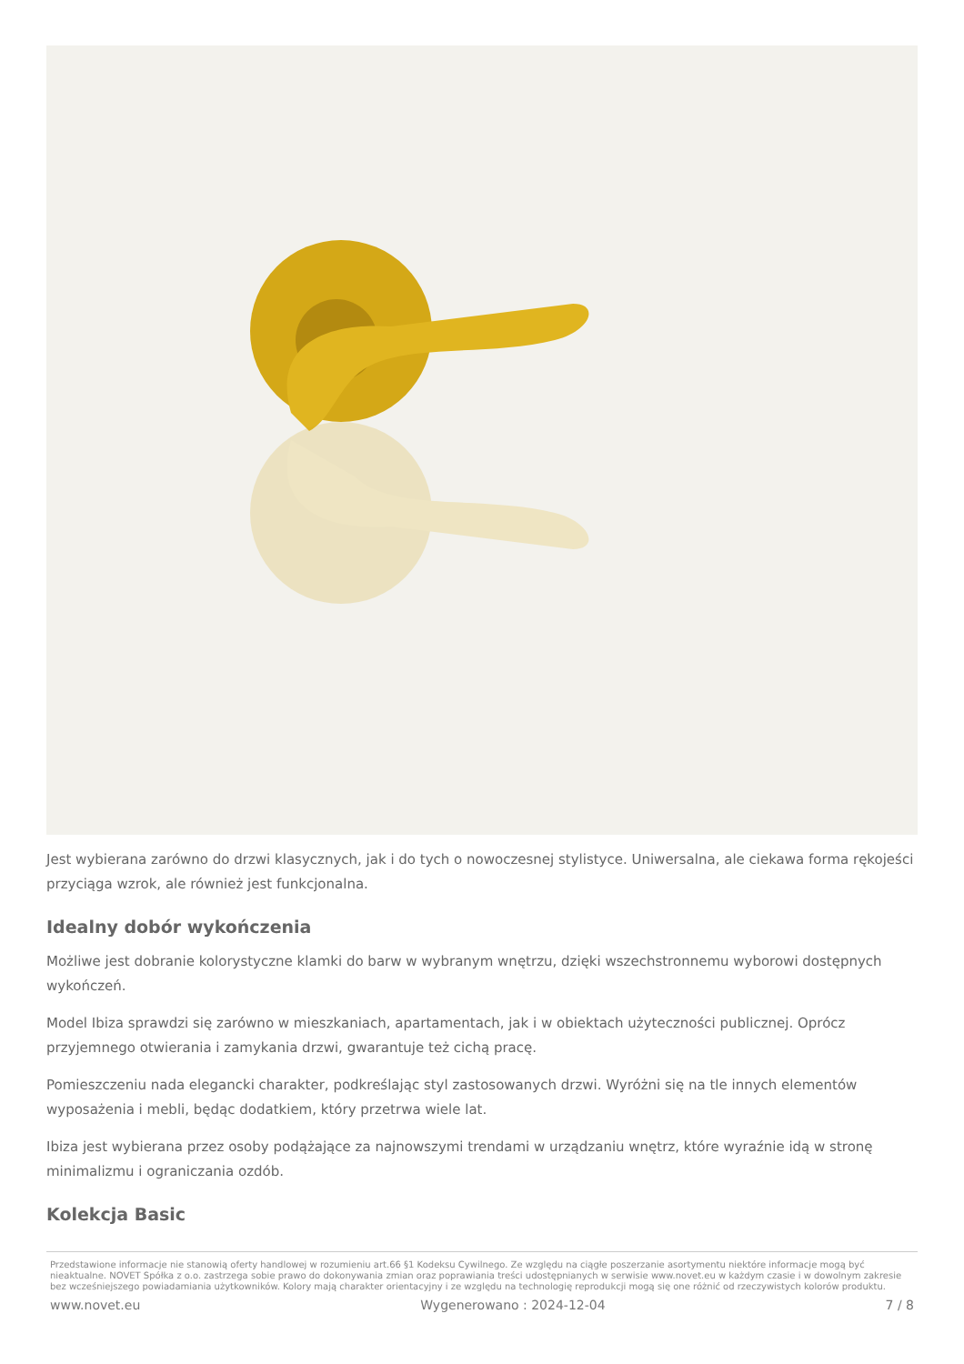Jest wybierana zarówno do drzwi klasycznych, jak i do tych o nowoczesnej stylistyce. Uniwersalna, ale ciekawa forma rękojeści przyciąga wzrok, ale również jest funkcjonalna.
Idealny dobór wykończenia
Możliwe jest dobranie kolorystyczne klamki do barw w wybranym wnętrzu, dzięki wszechstronnemu wyborowi dostępnych wykończeń.
Model Ibiza sprawdzi się zarówno w mieszkaniach, apartamentach, jak i w obiektach użyteczności publicznej. Oprócz przyjemnego otwierania i zamykania drzwi, gwarantuje też cichą pracę.
Pomieszczeniu nada elegancki charakter, podkreślając styl zastosowanych drzwi. Wyróżni się na tle innych elementów wyposażenia i mebli, będąc dodatkiem, który przetrwa wiele lat.
Ibiza jest wybierana przez osoby podążające za najnowszymi trendami w urządzaniu wnętrz, które wyraźnie idą w stronę minimalizmu i ograniczania ozdób.
Kolekcja Basic
Przedstawione informacje nie stanowią oferty handlowej w rozumieniu art.66 §1 Kodeksu Cywilnego. Ze względu na ciągłe poszerzanie asortymentu niektóre informacje mogą być nieaktualne. NOVET Spółka z o.o. zastrzega sobie prawo do dokonywania zmian oraz poprawiania treści udostępnianych w serwisie www.novet.eu w każdym czasie i w dowolnym zakresie bez wcześniejszego powiadamiania użytkowników. Kolory mają charakter orientacyjny i ze względu na technologię reprodukcji mogą się one różnić od rzeczywistych kolorów produktu.
www.novet.eu Wygenerowano : 2024-12-04 7 / 8